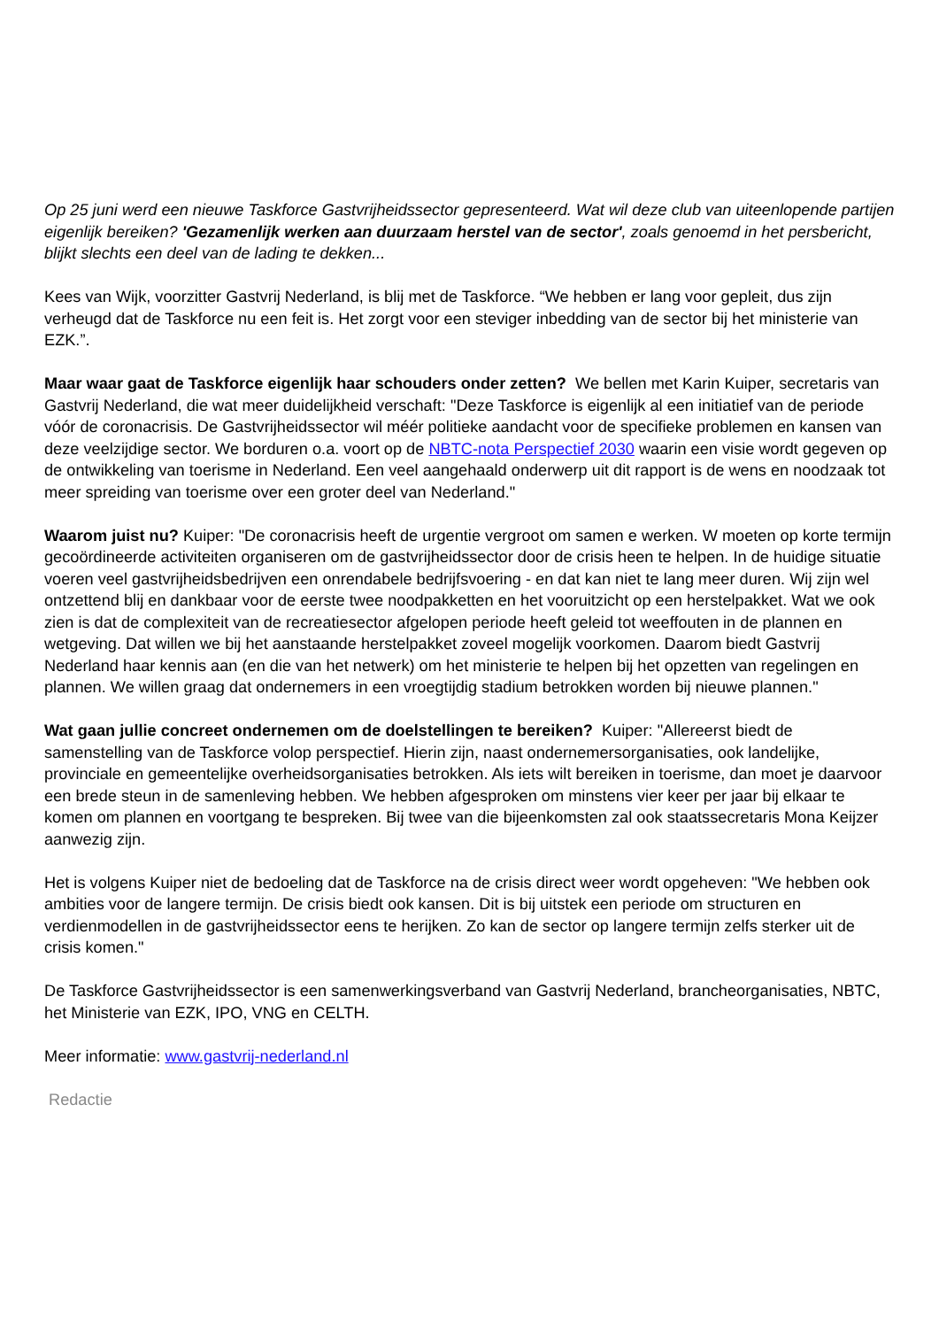Op 25 juni werd een nieuwe Taskforce Gastvrijheidssector gepresenteerd. Wat wil deze club van uiteenlopende partijen eigenlijk bereiken? 'Gezamenlijk werken aan duurzaam herstel van de sector', zoals genoemd in het persbericht, blijkt slechts een deel van de lading te dekken...
Kees van Wijk, voorzitter Gastvrij Nederland, is blij met de Taskforce. “We hebben er lang voor gepleit, dus zijn verheugd dat de Taskforce nu een feit is. Het zorgt voor een steviger inbedding van de sector bij het ministerie van EZK.”.
Maar waar gaat de Taskforce eigenlijk haar schouders onder zetten? We bellen met Karin Kuiper, secretaris van Gastvrij Nederland, die wat meer duidelijkheid verschaft: "Deze Taskforce is eigenlijk al een initiatief van de periode vóór de coronacrisis. De Gastvrijheidssector wil méér politieke aandacht voor de specifieke problemen en kansen van deze veelzijdige sector. We borduren o.a. voort op de NBTC-nota Perspectief 2030 waarin een visie wordt gegeven op de ontwikkeling van toerisme in Nederland. Een veel aangehaald onderwerp uit dit rapport is de wens en noodzaak tot meer spreiding van toerisme over een groter deel van Nederland."
Waarom juist nu? Kuiper: "De coronacrisis heeft de urgentie vergroot om samen e werken. W moeten op korte termijn gecoördineerde activiteiten organiseren om de gastvrijheidssector door de crisis heen te helpen. In de huidige situatie voeren veel gastvrijheidsbedrijven een onrendabele bedrijfsvoering - en dat kan niet te lang meer duren. Wij zijn wel ontzettend blij en dankbaar voor de eerste twee noodpakketten en het vooruitzicht op een herstelpakket. Wat we ook zien is dat de complexiteit van de recreatiesector afgelopen periode heeft geleid tot weeffouten in de plannen en wetgeving. Dat willen we bij het aanstaande herstelpakket zoveel mogelijk voorkomen. Daarom biedt Gastvrij Nederland haar kennis aan (en die van het netwerk) om het ministerie te helpen bij het opzetten van regelingen en plannen. We willen graag dat ondernemers in een vroegtijdig stadium betrokken worden bij nieuwe plannen."
Wat gaan jullie concreet ondernemen om de doelstellingen te bereiken? Kuiper: "Allereerst biedt de samenstelling van de Taskforce volop perspectief. Hierin zijn, naast ondernemersorganisaties, ook landelijke, provinciale en gemeentelijke overheidsorganisaties betrokken. Als iets wilt bereiken in toerisme, dan moet je daarvoor een brede steun in de samenleving hebben. We hebben afgesproken om minstens vier keer per jaar bij elkaar te komen om plannen en voortgang te bespreken. Bij twee van die bijeenkomsten zal ook staatssecretaris Mona Keijzer aanwezig zijn.
Het is volgens Kuiper niet de bedoeling dat de Taskforce na de crisis direct weer wordt opgeheven: "We hebben ook ambities voor de langere termijn. De crisis biedt ook kansen. Dit is bij uitstek een periode om structuren en verdienmodellen in de gastvrijheidssector eens te herijken. Zo kan de sector op langere termijn zelfs sterker uit de crisis komen."
De Taskforce Gastvrijheidssector is een samenwerkingsverband van Gastvrij Nederland, brancheorganisaties, NBTC, het Ministerie van EZK, IPO, VNG en CELTH.
Meer informatie: www.gastvrij-nederland.nl
Redactie